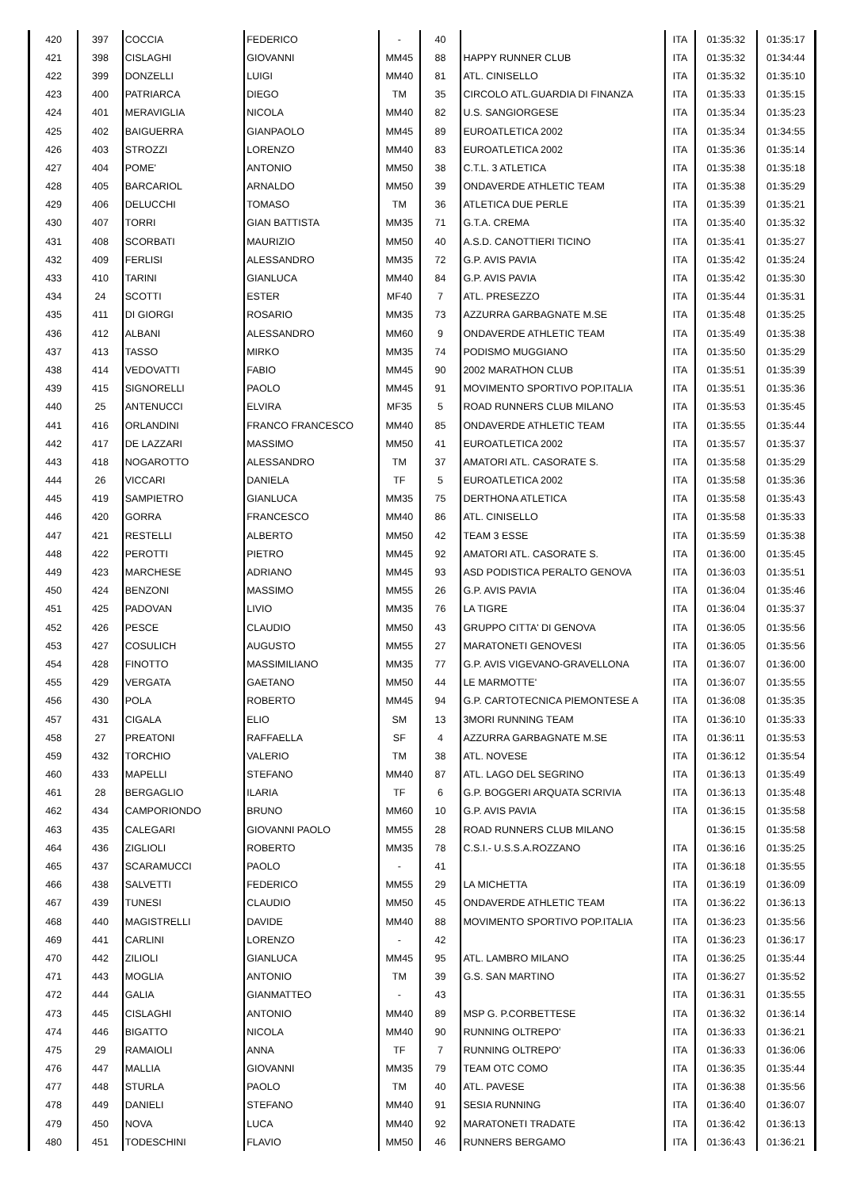| 420 | 397 | COCCIA | FEDERICO | - | 40 | | ITA | 01:35:32 | 01:35:17 |
| 421 | 398 | CISLAGHI | GIOVANNI | MM45 | 88 | HAPPY RUNNER CLUB | ITA | 01:35:32 | 01:34:44 |
| 422 | 399 | DONZELLI | LUIGI | MM40 | 81 | ATL. CINISELLO | ITA | 01:35:32 | 01:35:10 |
| 423 | 400 | PATRIARCA | DIEGO | TM | 35 | CIRCOLO ATL.GUARDIA DI FINANZA | ITA | 01:35:33 | 01:35:15 |
| 424 | 401 | MERAVIGLIA | NICOLA | MM40 | 82 | U.S. SANGIORGESE | ITA | 01:35:34 | 01:35:23 |
| 425 | 402 | BAIGUERRA | GIANPAOLO | MM45 | 89 | EUROATLETICA 2002 | ITA | 01:35:34 | 01:34:55 |
| 426 | 403 | STROZZI | LORENZO | MM40 | 83 | EUROATLETICA 2002 | ITA | 01:35:36 | 01:35:14 |
| 427 | 404 | POME' | ANTONIO | MM50 | 38 | C.T.L. 3 ATLETICA | ITA | 01:35:38 | 01:35:18 |
| 428 | 405 | BARCARIOL | ARNALDO | MM50 | 39 | ONDAVERDE ATHLETIC TEAM | ITA | 01:35:38 | 01:35:29 |
| 429 | 406 | DELUCCHI | TOMASO | TM | 36 | ATLETICA DUE PERLE | ITA | 01:35:39 | 01:35:21 |
| 430 | 407 | TORRI | GIAN BATTISTA | MM35 | 71 | G.T.A. CREMA | ITA | 01:35:40 | 01:35:32 |
| 431 | 408 | SCORBATI | MAURIZIO | MM50 | 40 | A.S.D. CANOTTIERI TICINO | ITA | 01:35:41 | 01:35:27 |
| 432 | 409 | FERLISI | ALESSANDRO | MM35 | 72 | G.P. AVIS PAVIA | ITA | 01:35:42 | 01:35:24 |
| 433 | 410 | TARINI | GIANLUCA | MM40 | 84 | G.P. AVIS PAVIA | ITA | 01:35:42 | 01:35:30 |
| 434 | 24 | SCOTTI | ESTER | MF40 | 7 | ATL. PRESEZZO | ITA | 01:35:44 | 01:35:31 |
| 435 | 411 | DI GIORGI | ROSARIO | MM35 | 73 | AZZURRA GARBAGNATE M.SE | ITA | 01:35:48 | 01:35:25 |
| 436 | 412 | ALBANI | ALESSANDRO | MM60 | 9 | ONDAVERDE ATHLETIC TEAM | ITA | 01:35:49 | 01:35:38 |
| 437 | 413 | TASSO | MIRKO | MM35 | 74 | PODISMO MUGGIANO | ITA | 01:35:50 | 01:35:29 |
| 438 | 414 | VEDOVATTI | FABIO | MM45 | 90 | 2002 MARATHON CLUB | ITA | 01:35:51 | 01:35:39 |
| 439 | 415 | SIGNORELLI | PAOLO | MM45 | 91 | MOVIMENTO SPORTIVO POP.ITALIA | ITA | 01:35:51 | 01:35:36 |
| 440 | 25 | ANTENUCCI | ELVIRA | MF35 | 5 | ROAD RUNNERS CLUB MILANO | ITA | 01:35:53 | 01:35:45 |
| 441 | 416 | ORLANDINI | FRANCO FRANCESCO | MM40 | 85 | ONDAVERDE ATHLETIC TEAM | ITA | 01:35:55 | 01:35:44 |
| 442 | 417 | DE LAZZARI | MASSIMO | MM50 | 41 | EUROATLETICA 2002 | ITA | 01:35:57 | 01:35:37 |
| 443 | 418 | NOGAROTTO | ALESSANDRO | TM | 37 | AMATORI ATL. CASORATE S. | ITA | 01:35:58 | 01:35:29 |
| 444 | 26 | VICCARI | DANIELA | TF | 5 | EUROATLETICA 2002 | ITA | 01:35:58 | 01:35:36 |
| 445 | 419 | SAMPIETRO | GIANLUCA | MM35 | 75 | DERTHONA ATLETICA | ITA | 01:35:58 | 01:35:43 |
| 446 | 420 | GORRA | FRANCESCO | MM40 | 86 | ATL. CINISELLO | ITA | 01:35:58 | 01:35:33 |
| 447 | 421 | RESTELLI | ALBERTO | MM50 | 42 | TEAM 3 ESSE | ITA | 01:35:59 | 01:35:38 |
| 448 | 422 | PEROTTI | PIETRO | MM45 | 92 | AMATORI ATL. CASORATE S. | ITA | 01:36:00 | 01:35:45 |
| 449 | 423 | MARCHESE | ADRIANO | MM45 | 93 | ASD PODISTICA PERALTO GENOVA | ITA | 01:36:03 | 01:35:51 |
| 450 | 424 | BENZONI | MASSIMO | MM55 | 26 | G.P. AVIS PAVIA | ITA | 01:36:04 | 01:35:46 |
| 451 | 425 | PADOVAN | LIVIO | MM35 | 76 | LA TIGRE | ITA | 01:36:04 | 01:35:37 |
| 452 | 426 | PESCE | CLAUDIO | MM50 | 43 | GRUPPO CITTA' DI GENOVA | ITA | 01:36:05 | 01:35:56 |
| 453 | 427 | COSULICH | AUGUSTO | MM55 | 27 | MARATONETI GENOVESI | ITA | 01:36:05 | 01:35:56 |
| 454 | 428 | FINOTTO | MASSIMILIANO | MM35 | 77 | G.P. AVIS VIGEVANO-GRAVELLONA | ITA | 01:36:07 | 01:36:00 |
| 455 | 429 | VERGATA | GAETANO | MM50 | 44 | LE MARMOTTE' | ITA | 01:36:07 | 01:35:55 |
| 456 | 430 | POLA | ROBERTO | MM45 | 94 | G.P. CARTOTECNICA PIEMONTESE A | ITA | 01:36:08 | 01:35:35 |
| 457 | 431 | CIGALA | ELIO | SM | 13 | 3MORI RUNNING TEAM | ITA | 01:36:10 | 01:35:33 |
| 458 | 27 | PREATONI | RAFFAELLA | SF | 4 | AZZURRA GARBAGNATE M.SE | ITA | 01:36:11 | 01:35:53 |
| 459 | 432 | TORCHIO | VALERIO | TM | 38 | ATL. NOVESE | ITA | 01:36:12 | 01:35:54 |
| 460 | 433 | MAPELLI | STEFANO | MM40 | 87 | ATL. LAGO DEL SEGRINO | ITA | 01:36:13 | 01:35:49 |
| 461 | 28 | BERGAGLIO | ILARIA | TF | 6 | G.P. BOGGERI ARQUATA SCRIVIA | ITA | 01:36:13 | 01:35:48 |
| 462 | 434 | CAMPORIONDO | BRUNO | MM60 | 10 | G.P. AVIS PAVIA | ITA | 01:36:15 | 01:35:58 |
| 463 | 435 | CALEGARI | GIOVANNI PAOLO | MM55 | 28 | ROAD RUNNERS CLUB MILANO | | 01:36:15 | 01:35:58 |
| 464 | 436 | ZIGLIOLI | ROBERTO | MM35 | 78 | C.S.I.- U.S.S.A.ROZZANO | ITA | 01:36:16 | 01:35:25 |
| 465 | 437 | SCARAMUCCI | PAOLO | - | 41 | | ITA | 01:36:18 | 01:35:55 |
| 466 | 438 | SALVETTI | FEDERICO | MM55 | 29 | LA MICHETTA | ITA | 01:36:19 | 01:36:09 |
| 467 | 439 | TUNESI | CLAUDIO | MM50 | 45 | ONDAVERDE ATHLETIC TEAM | ITA | 01:36:22 | 01:36:13 |
| 468 | 440 | MAGISTRELLI | DAVIDE | MM40 | 88 | MOVIMENTO SPORTIVO POP.ITALIA | ITA | 01:36:23 | 01:35:56 |
| 469 | 441 | CARLINI | LORENZO | - | 42 | | ITA | 01:36:23 | 01:36:17 |
| 470 | 442 | ZILIOLI | GIANLUCA | MM45 | 95 | ATL. LAMBRO MILANO | ITA | 01:36:25 | 01:35:44 |
| 471 | 443 | MOGLIA | ANTONIO | TM | 39 | G.S. SAN MARTINO | ITA | 01:36:27 | 01:35:52 |
| 472 | 444 | GALIA | GIANMATTEO | - | 43 | | ITA | 01:36:31 | 01:35:55 |
| 473 | 445 | CISLAGHI | ANTONIO | MM40 | 89 | MSP G. P.CORBETTESE | ITA | 01:36:32 | 01:36:14 |
| 474 | 446 | BIGATTO | NICOLA | MM40 | 90 | RUNNING OLTREPO' | ITA | 01:36:33 | 01:36:21 |
| 475 | 29 | RAMAIOLI | ANNA | TF | 7 | RUNNING OLTREPO' | ITA | 01:36:33 | 01:36:06 |
| 476 | 447 | MALLIA | GIOVANNI | MM35 | 79 | TEAM OTC COMO | ITA | 01:36:35 | 01:35:44 |
| 477 | 448 | STURLA | PAOLO | TM | 40 | ATL. PAVESE | ITA | 01:36:38 | 01:35:56 |
| 478 | 449 | DANIELI | STEFANO | MM40 | 91 | SESIA RUNNING | ITA | 01:36:40 | 01:36:07 |
| 479 | 450 | NOVA | LUCA | MM40 | 92 | MARATONETI TRADATE | ITA | 01:36:42 | 01:36:13 |
| 480 | 451 | TODESCHINI | FLAVIO | MM50 | 46 | RUNNERS BERGAMO | ITA | 01:36:43 | 01:36:21 |